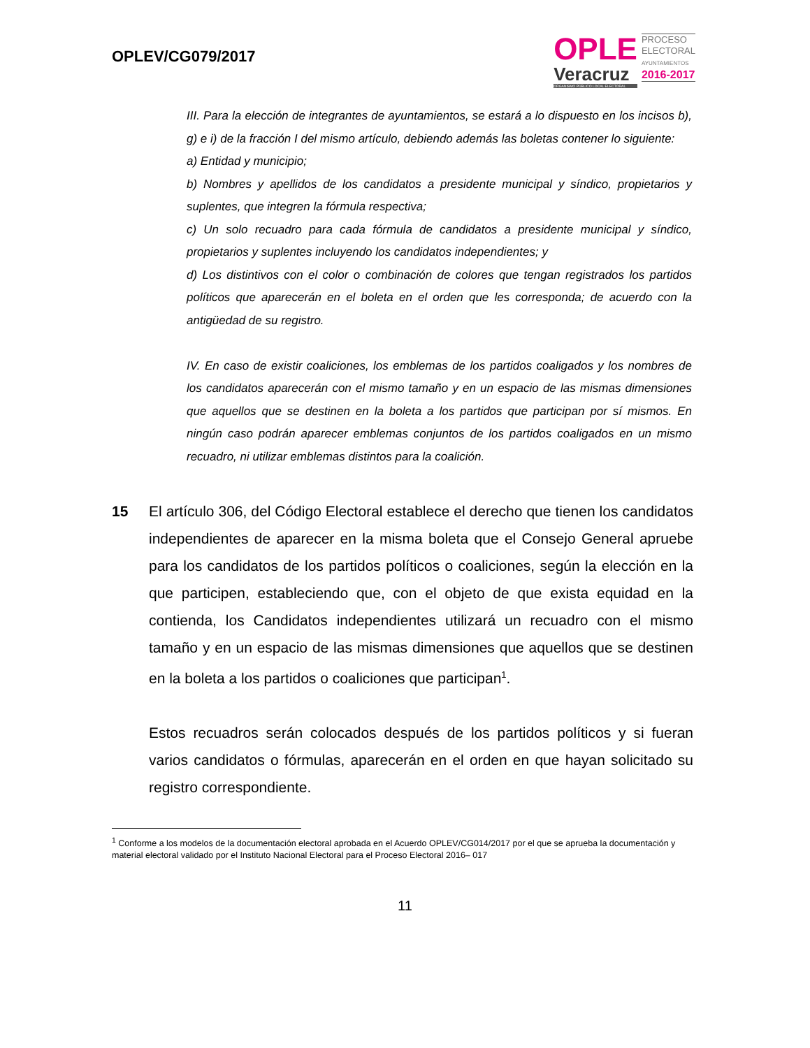OPLEV/CG079/2017
OPLE
Veracruz
ORGANISMO PÚBLICO LOCAL ELECTORAL
PROCESO
ELECTORAL
AYUNTAMIENTOS
2016-2017
III. Para la elección de integrantes de ayuntamientos, se estará a lo dispuesto en los incisos b), g) e i) de la fracción I del mismo artículo, debiendo además las boletas contener lo siguiente:
a) Entidad y municipio;
b) Nombres y apellidos de los candidatos a presidente municipal y síndico, propietarios y suplentes, que integren la fórmula respectiva;
c) Un solo recuadro para cada fórmula de candidatos a presidente municipal y síndico, propietarios y suplentes incluyendo los candidatos independientes; y
d) Los distintivos con el color o combinación de colores que tengan registrados los partidos políticos que aparecerán en el boleta en el orden que les corresponda; de acuerdo con la antigüedad de su registro.
IV. En caso de existir coaliciones, los emblemas de los partidos coaligados y los nombres de los candidatos aparecerán con el mismo tamaño y en un espacio de las mismas dimensiones que aquellos que se destinen en la boleta a los partidos que participan por sí mismos. En ningún caso podrán aparecer emblemas conjuntos de los partidos coaligados en un mismo recuadro, ni utilizar emblemas distintos para la coalición.
15 El artículo 306, del Código Electoral establece el derecho que tienen los candidatos independientes de aparecer en la misma boleta que el Consejo General apruebe para los candidatos de los partidos políticos o coaliciones, según la elección en la que participen, estableciendo que, con el objeto de que exista equidad en la contienda, los Candidatos independientes utilizará un recuadro con el mismo tamaño y en un espacio de las mismas dimensiones que aquellos que se destinen en la boleta a los partidos o coaliciones que participan<sup>1</sup>.
Estos recuadros serán colocados después de los partidos políticos y si fueran varios candidatos o fórmulas, aparecerán en el orden en que hayan solicitado su registro correspondiente.
<sup>1</sup> Conforme a los modelos de la documentación electoral aprobada en el Acuerdo OPLEV/CG014/2017 por el que se aprueba la documentación y material electoral validado por el Instituto Nacional Electoral para el Proceso Electoral 2016– 017
11